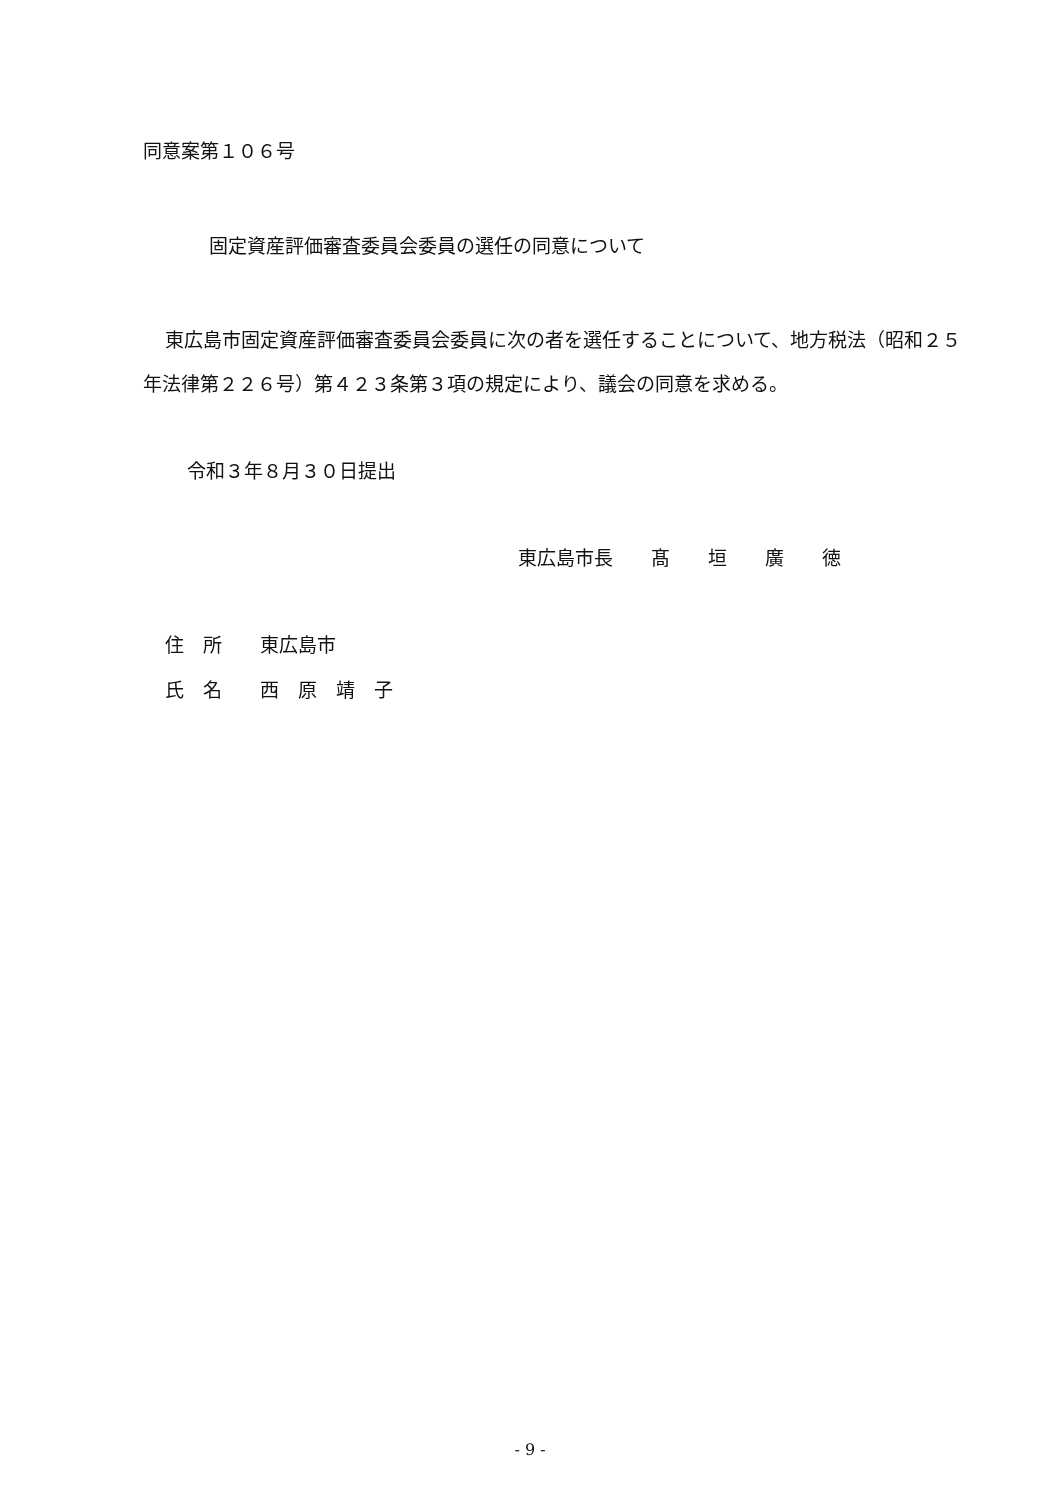同意案第１０６号
固定資産評価審査委員会委員の選任の同意について
東広島市固定資産評価審査委員会委員に次の者を選任することについて、地方税法（昭和２５年法律第２２６号）第４２３条第３項の規定により、議会の同意を求める。
令和３年８月３０日提出
東広島市長　　髙　　垣　　廣　　徳
住　所　　東広島市
氏　名　　西　原　靖　子
- 9 -